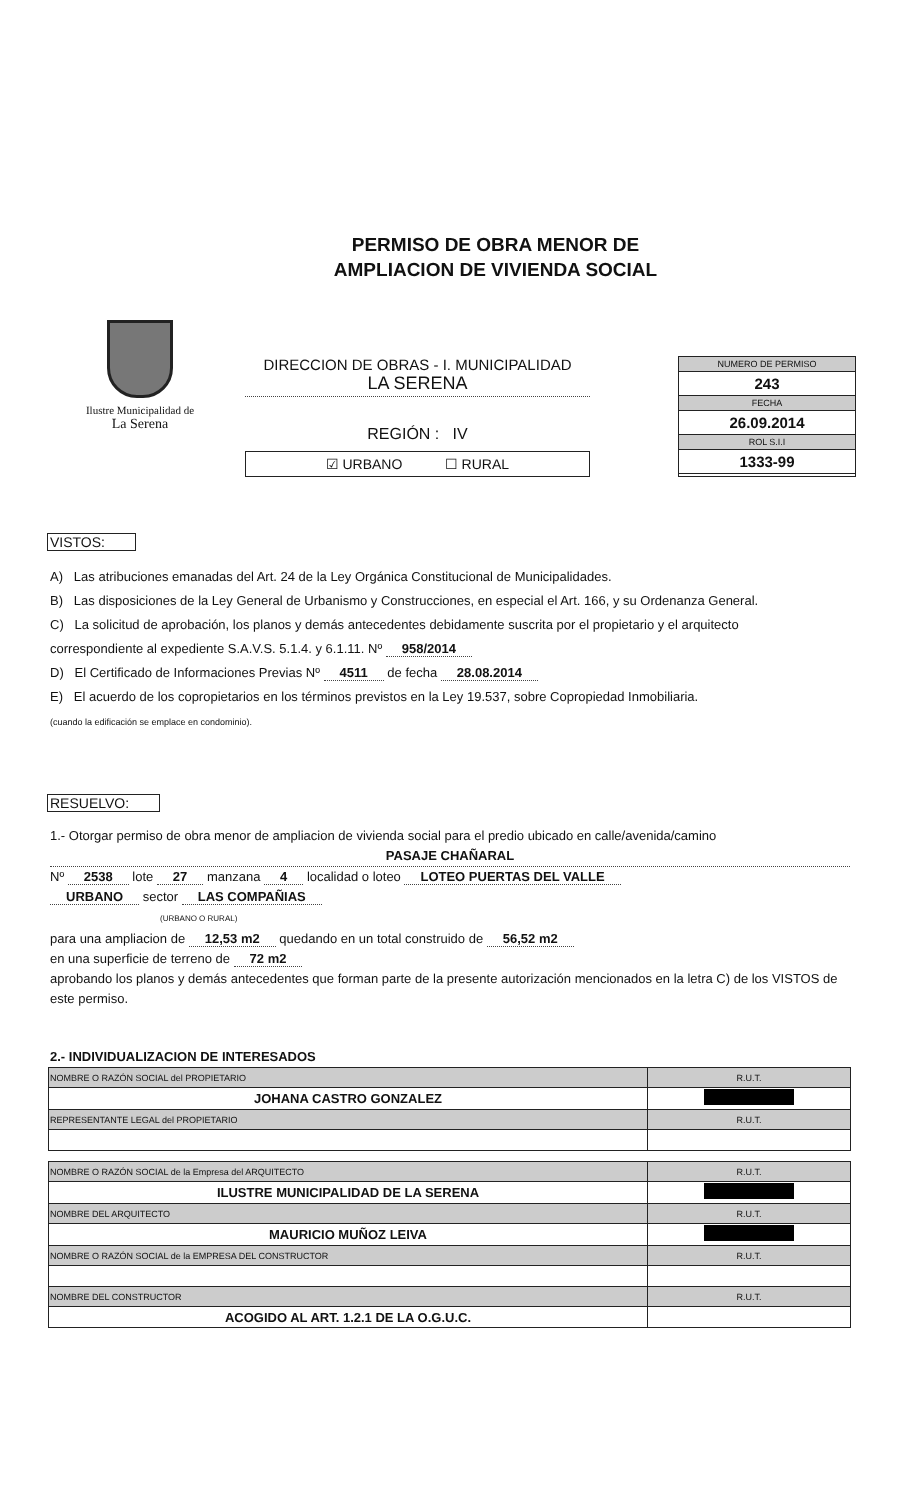PERMISO DE OBRA MENOR DE
AMPLIACION DE VIVIENDA SOCIAL
Ilustre Municipalidad de
La Serena
DIRECCION DE OBRAS - I. MUNICIPALIDAD
LA SERENA
REGIÓN : IV
☑ URBANO ☐ RURAL
NUMERO DE PERMISO
243
FECHA
26.09.2014
ROL S.I.I
1333-99
VISTOS:
A) Las atribuciones emanadas del Art. 24 de la Ley Orgánica Constitucional de Municipalidades.
B) Las disposiciones de la Ley General de Urbanismo y Construcciones, en especial el Art. 166, y su Ordenanza General.
C) La solicitud de aprobación, los planos y demás antecedentes debidamente suscrita por el propietario y el arquitecto correspondiente al expediente S.A.V.S. 5.1.4. y 6.1.11. Nº 958/2014
D) El Certificado de Informaciones Previas Nº 4511 de fecha 28.08.2014
E) El acuerdo de los copropietarios en los términos previstos en la Ley 19.537, sobre Copropiedad Inmobiliaria.
(cuando la edificación se emplace en condominio).
RESUELVO:
1.- Otorgar permiso de obra menor de ampliacion de vivienda social para el predio ubicado en calle/avenida/camino
PASAJE CHAÑARAL
Nº 2538 lote 27 manzana 4 localidad o loteo LOTEO PUERTAS DEL VALLE
URBANO sector LAS COMPAÑIAS
(URBANO O RURAL)
para una ampliacion de 12,53 m2 quedando en un total construido de 56,52 m2
en una superficie de terreno de 72 m2
aprobando los planos y demás antecedentes que forman parte de la presente autorización mencionados en la letra C) de los VISTOS de este permiso.
2.- INDIVIDUALIZACION DE INTERESADOS
| NOMBRE O RAZÓN SOCIAL del PROPIETARIO | R.U.T. |
| JOHANA CASTRO GONZALEZ | |
| REPRESENTANTE LEGAL del PROPIETARIO | R.U.T. |
| NOMBRE O RAZÓN SOCIAL de la Empresa del ARQUITECTO | R.U.T. |
| ILUSTRE MUNICIPALIDAD DE LA SERENA | |
| NOMBRE DEL ARQUITECTO | R.U.T. |
| MAURICIO MUÑOZ LEIVA | |
| NOMBRE O RAZÓN SOCIAL de la EMPRESA DEL CONSTRUCTOR | R.U.T. |
| NOMBRE DEL CONSTRUCTOR | R.U.T. |
| ACOGIDO AL ART. 1.2.1 DE LA O.G.U.C. | |